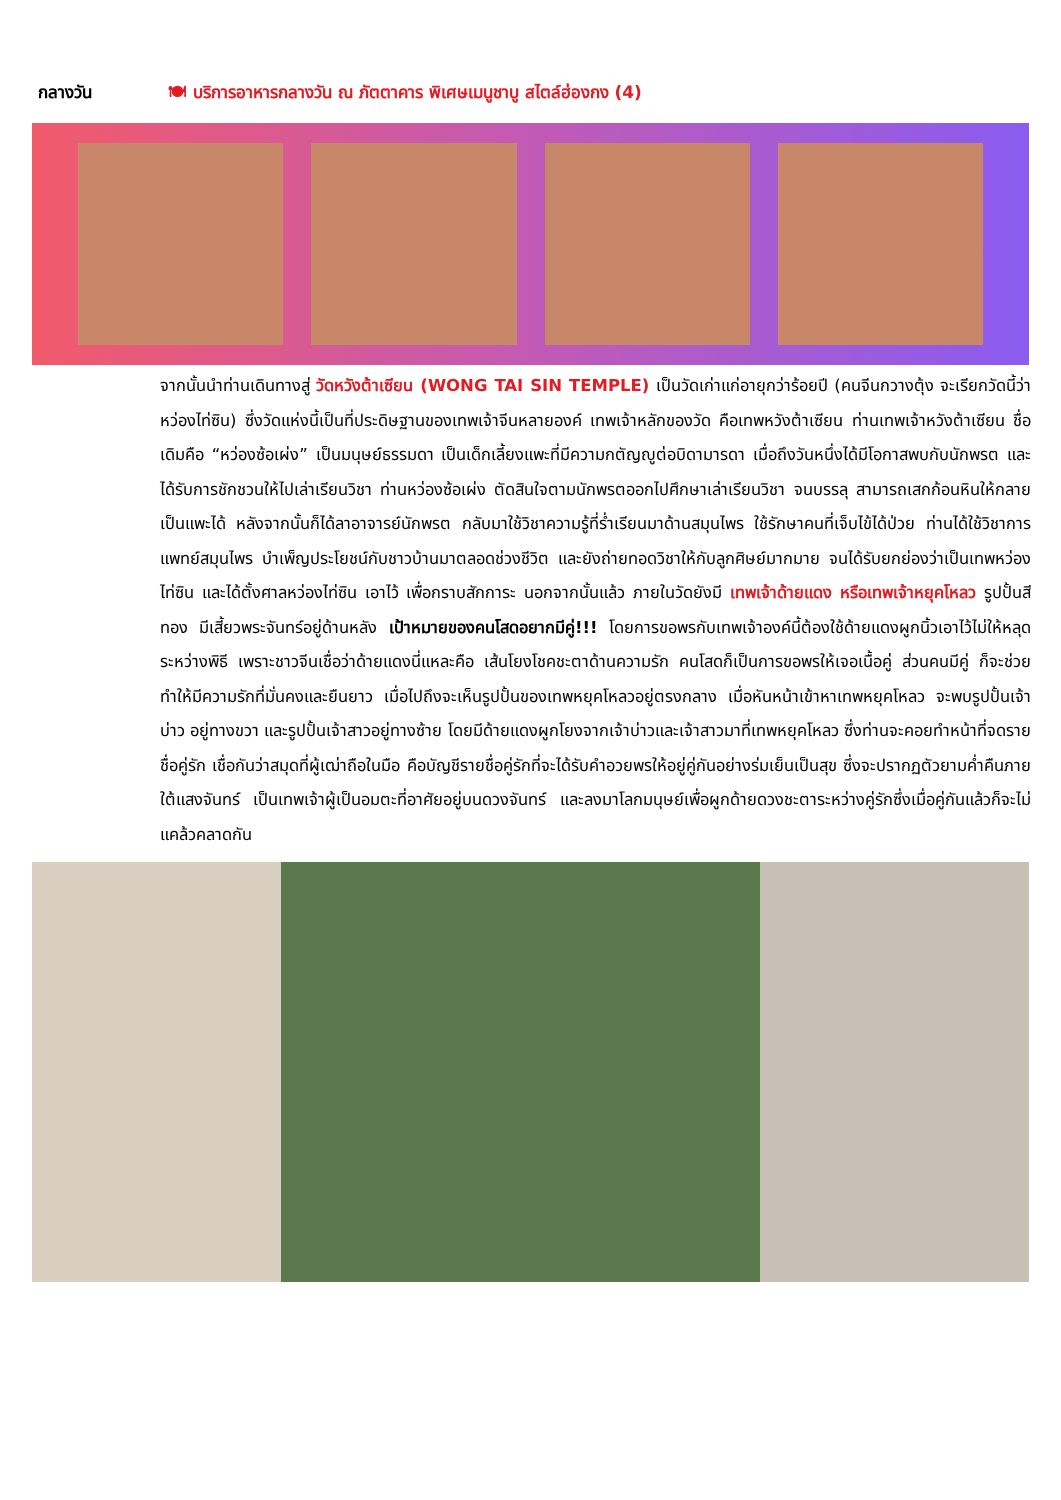กลางวัน 🍽 บริการอาหารกลางวัน ณ ภัตตาคาร พิเศษเมนูชาบู สไตล์ฮ่องกง (4)
จากนั้นนำท่านเดินทางสู่ วัดหวังต้าเซียน (WONG TAI SIN TEMPLE) เป็นวัดเก่าแก่อายุกว่าร้อยปี (คนจีนกวางตุ้ง จะเรียกวัดนี้ว่า หว่องไท่ซิน) ซึ่งวัดแห่งนี้เป็นที่ประดิษฐานของเทพเจ้าจีนหลายองค์ เทพเจ้าหลักของวัด คือเทพหวังต้าเซียน ท่านเทพเจ้าหวังต้าเซียน ชื่อเดิมคือ “หว่องซ้อเผ่ง” เป็นมนุษย์ธรรมดา เป็นเด็กเลี้ยงแพะที่มีความกตัญญูต่อบิดามารดา เมื่อถึงวันหนึ่งได้มีโอกาสพบกับนักพรต และได้รับการชักชวนให้ไปเล่าเรียนวิชา ท่านหว่องซ้อเผ่ง ตัดสินใจตามนักพรตออกไปศึกษาเล่าเรียนวิชา จนบรรลุ สามารถเสกก้อนหินให้กลายเป็นแพะได้ หลังจากนั้นก็ได้ลาอาจารย์นักพรต กลับมาใช้วิชาความรู้ที่ร่ำเรียนมาด้านสมุนไพร ใช้รักษาคนที่เจ็บไข้ได้ป่วย ท่านได้ใช้วิชาการแพทย์สมุนไพร บำเพ็ญประโยชน์กับชาวบ้านมาตลอดช่วงชีวิต และยังถ่ายทอดวิชาให้กับลูกศิษย์มากมาย จนได้รับยกย่องว่าเป็นเทพหว่องไท่ซิน และได้ตั้งศาลหว่องไท่ซิน เอาไว้ เพื่อกราบสักการะ นอกจากนั้นแล้ว ภายในวัดยังมี เทพเจ้าด้ายแดง หรือเทพเจ้าหยุคโหลว รูปปั้นสีทอง มีเสี้ยวพระจันทร์อยู่ด้านหลัง เป้าหมายของคนโสดอยากมีคู่!!! โดยการขอพรกับเทพเจ้าองค์นี้ต้องใช้ด้ายแดงผูกนิ้วเอาไว้ไม่ให้หลุดระหว่างพิธี เพราะชาวจีนเชื่อว่าด้ายแดงนี่แหละคือ เส้นโยงโชคชะตาด้านความรัก คนโสดก็เป็นการขอพรให้เจอเนื้อคู่ ส่วนคนมีคู่ ก็จะช่วยทำให้มีความรักที่มั่นคงและยืนยาว เมื่อไปถึงจะเห็นรูปปั้นของเทพหยุคโหลวอยู่ตรงกลาง เมื่อหันหน้าเข้าหาเทพหยุคโหลว จะพบรูปปั้นเจ้าบ่าว อยู่ทางขวา และรูปปั้นเจ้าสาวอยู่ทางซ้าย โดยมีด้ายแดงผูกโยงจากเจ้าบ่าวและเจ้าสาวมาที่เทพหยุคโหลว ซึ่งท่านจะคอยทำหน้าที่จดรายชื่อคู่รัก เชื่อกันว่าสมุดที่ผู้เฒ่าถือในมือ คือบัญชีรายชื่อคู่รักที่จะได้รับคำอวยพรให้อยู่คู่กันอย่างร่มเย็นเป็นสุข ซึ่งจะปรากฏตัวยามค่ำคืนภายใต้แสงจันทร์ เป็นเทพเจ้าผู้เป็นอมตะที่อาศัยอยู่บนดวงจันทร์ และลงมาโลกมนุษย์เพื่อผูกด้ายดวงชะตาระหว่างคู่รักซึ่งเมื่อคู่กันแล้วก็จะไม่แคล้วคลาดกัน